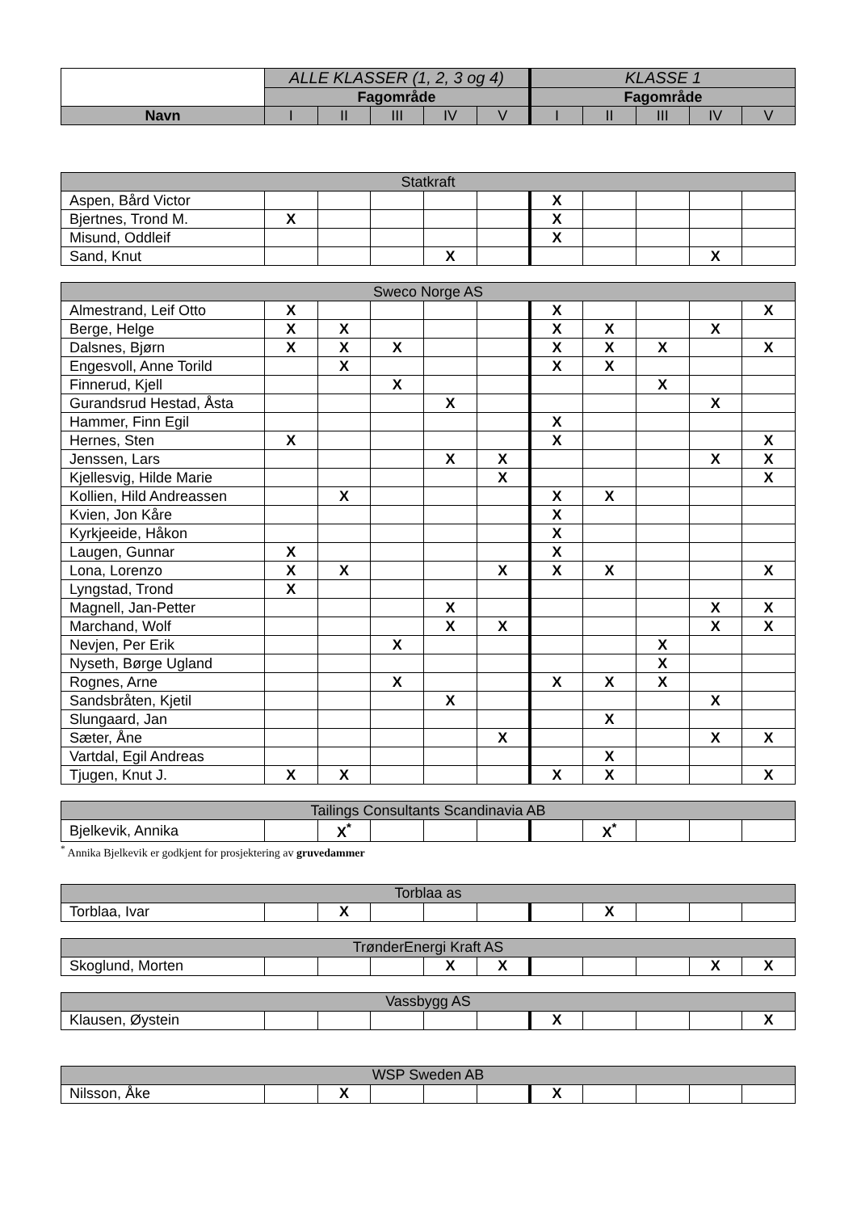| | ALLE KLASSER (1, 2, 3 og 4) | | | | | KLASSE 1 | | | | |
| --- | --- | --- | --- | --- | --- | --- | --- | --- | --- | --- |
| | Fagområde | | | | | Fagområde | | | | |
| Navn | I | II | III | IV | V | I | II | III | IV | V |
| Statkraft | | | | | | | | | | |
| Aspen, Bård Victor | | | | | | X | | | | |
| Bjertnes, Trond M. | X | | | | | X | | | | |
| Misund, Oddleif | | | | | | X | | | | |
| Sand, Knut | | | | X | | | | | X | |
| Sweco Norge AS | | | | | | | | | | |
| Almestrand, Leif Otto | X | | | | | X | | | | X |
| Berge, Helge | X | X | | | | X | X | | X | |
| Dalsnes, Bjørn | X | X | X | | | X | X | X | | X |
| Engesvoll, Anne Torild | | X | | | | X | X | | | |
| Finnerud, Kjell | | | X | | | | | X | | |
| Gurandsrud Hestad, Åsta | | | | X | | | | | X | |
| Hammer, Finn Egil | | | | | | X | | | | |
| Hernes, Sten | X | | | | | X | | | | X |
| Jenssen, Lars | | | | X | X | | | | X | X |
| Kjellesvig, Hilde Marie | | | | | X | | | | | X |
| Kollien, Hild Andreassen | | X | | | | X | X | | | |
| Kvien, Jon Kåre | | | | | | X | | | | |
| Kyrkjeeide, Håkon | | | | | | X | | | | |
| Laugen, Gunnar | X | | | | | X | | | | |
| Lona, Lorenzo | X | X | | | X | X | X | | | X |
| Lyngstad, Trond | X | | | | | | | | | |
| Magnell, Jan-Petter | | | | X | | | | | X | X |
| Marchand, Wolf | | | | X | X | | | | X | X |
| Nevjen, Per Erik | | | X | | | | | X | | |
| Nyseth, Børge Ugland | | | | | | | | X | | |
| Rognes, Arne | | | X | | | X | X | X | | |
| Sandsbråten, Kjetil | | | | X | | | | | X | |
| Slungaard, Jan | | | | | | | X | | | |
| Sæter, Åne | | | | | X | | | | X | X |
| Vartdal, Egil Andreas | | | | | | | X | | | |
| Tjugen, Knut J. | X | X | | | | X | X | | | X |
| Tailings Consultants Scandinavia AB | | | | | | | | | | |
| Bjelkevik, Annika | | X<sup>*</sup> | | | | | X<sup>*</sup> | | | |
<sup>*</sup> Annika Bjelkevik er godkjent for prosjektering av gruvedammer
| Torblaa as | | | | | | | | | | |
| Torblaa, Ivar | | X | | | | | X | | | |
| TrønderEnergi Kraft AS | | | | | | | | | | |
| Skoglund, Morten | | | | X | X | | | | X | X |
| Vassbygg AS | | | | | | | | | | |
| Klausen, Øystein | | | | | | X | | | | X |
| WSP Sweden AB | | | | | | | | | | |
| Nilsson, Åke | | X | | | | X | | | | |